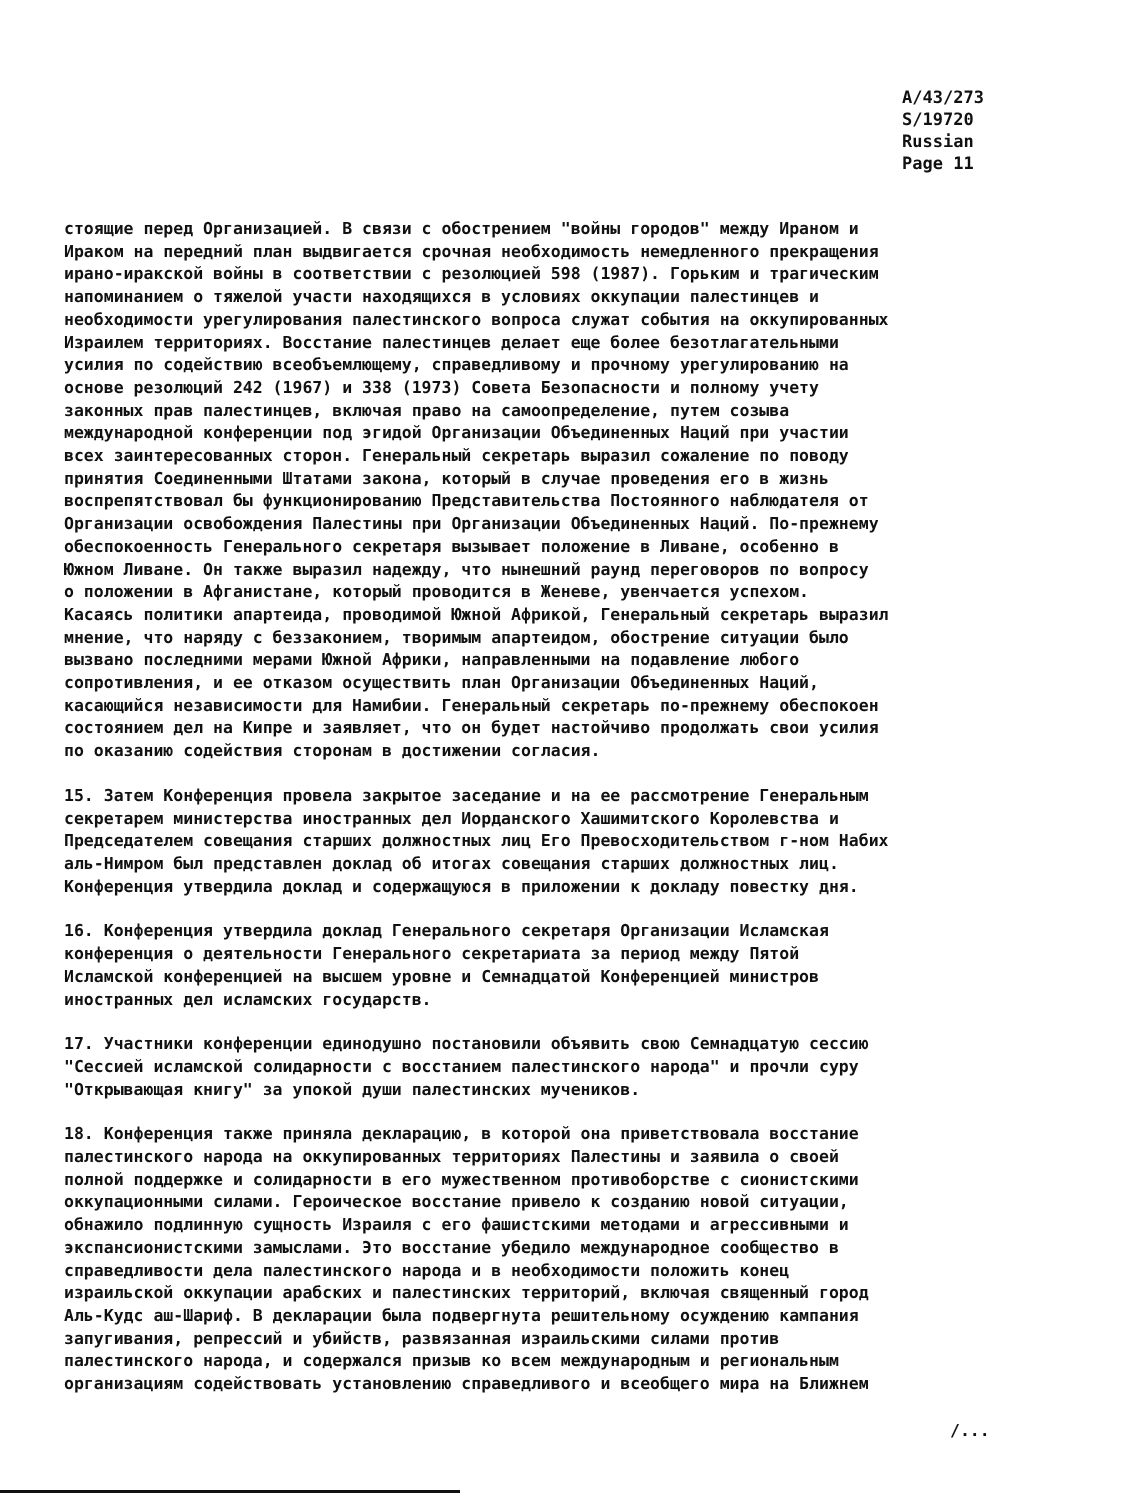A/43/273
S/19720
Russian
Page 11
стоящие перед Организацией. В связи с обострением "войны городов" между Ираном и Ираком на передний план выдвигается срочная необходимость немедленного прекращения ирано-иракской войны в соответствии с резолюцией 598 (1987). Горьким и трагическим напоминанием о тяжелой участи находящихся в условиях оккупации палестинцев и необходимости урегулирования палестинского вопроса служат события на оккупированных Израилем территориях. Восстание палестинцев делает еще более безотлагательными усилия по содействию всеобъемлющему, справедливому и прочному урегулированию на основе резолюций 242 (1967) и 338 (1973) Совета Безопасности и полному учету законных прав палестинцев, включая право на самоопределение, путем созыва международной конференции под эгидой Организации Объединенных Наций при участии всех заинтересованных сторон. Генеральный секретарь выразил сожаление по поводу принятия Соединенными Штатами закона, который в случае проведения его в жизнь воспрепятствовал бы функционированию Представительства Постоянного наблюдателя от Организации освобождения Палестины при Организации Объединенных Наций. По-прежнему обеспокоенность Генерального секретаря вызывает положение в Ливане, особенно в Южном Ливане. Он также выразил надежду, что нынешний раунд переговоров по вопросу о положении в Афганистане, который проводится в Женеве, увенчается успехом. Касаясь политики апартеида, проводимой Южной Африкой, Генеральный секретарь выразил мнение, что наряду с беззаконием, творимым апартеидом, обострение ситуации было вызвано последними мерами Южной Африки, направленными на подавление любого сопротивления, и ее отказом осуществить план Организации Объединенных Наций, касающийся независимости для Намибии. Генеральный секретарь по-прежнему обеспокоен состоянием дел на Кипре и заявляет, что он будет настойчиво продолжать свои усилия по оказанию содействия сторонам в достижении согласия.
15. Затем Конференция провела закрытое заседание и на ее рассмотрение Генеральным секретарем министерства иностранных дел Иорданского Хашимитского Королевства и Председателем совещания старших должностных лиц Его Превосходительством г-ном Набих аль-Нимром был представлен доклад об итогах совещания старших должностных лиц. Конференция утвердила доклад и содержащуюся в приложении к докладу повестку дня.
16. Конференция утвердила доклад Генерального секретаря Организации Исламская конференция о деятельности Генерального секретариата за период между Пятой Исламской конференцией на высшем уровне и Семнадцатой Конференцией министров иностранных дел исламских государств.
17. Участники конференции единодушно постановили объявить свою Семнадцатую сессию "Сессией исламской солидарности с восстанием палестинского народа" и прочли суру "Открывающая книгу" за упокой души палестинских мучеников.
18. Конференция также приняла декларацию, в которой она приветствовала восстание палестинского народа на оккупированных территориях Палестины и заявила о своей полной поддержке и солидарности в его мужественном противоборстве с сионистскими оккупационными силами. Героическое восстание привело к созданию новой ситуации, обнажило подлинную сущность Израиля с его фашистскими методами и агрессивными и экспансионистскими замыслами. Это восстание убедило международное сообщество в справедливости дела палестинского народа и в необходимости положить конец израильской оккупации арабских и палестинских территорий, включая священный город Аль-Кудс аш-Шариф. В декларации была подвергнута решительному осуждению кампания запугивания, репрессий и убийств, развязанная израильскими силами против палестинского народа, и содержался призыв ко всем международным и региональным организациям содействовать установлению справедливого и всеобщего мира на Ближнем
/...